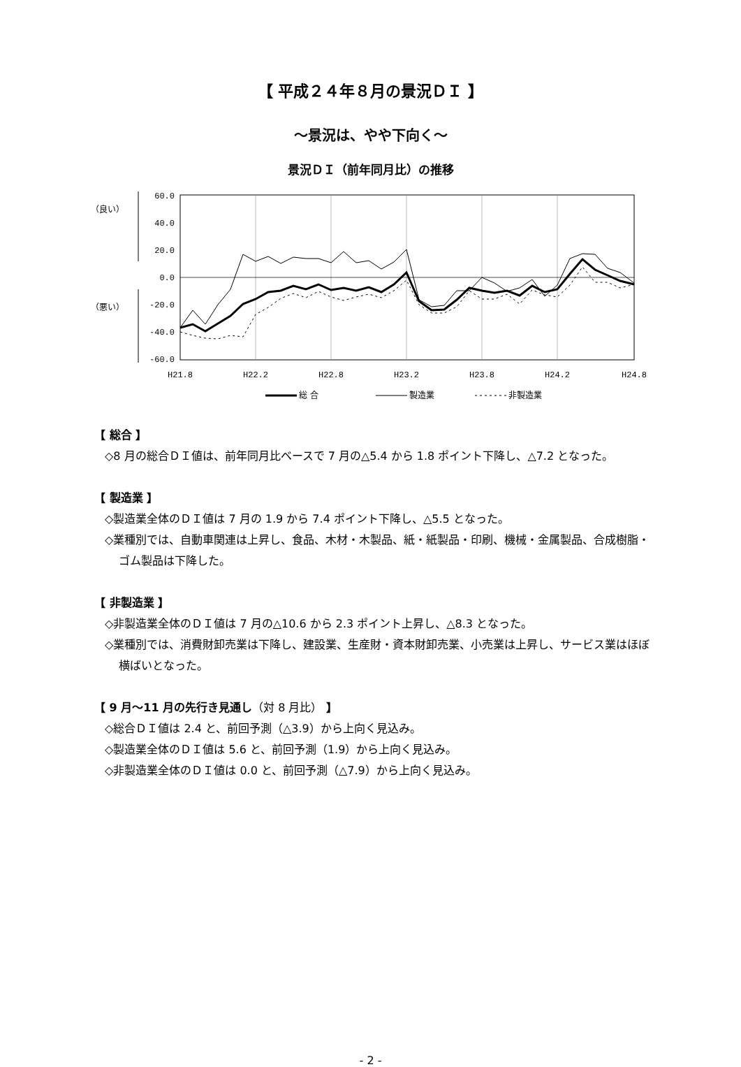【 平成２４年８月の景況ＤＩ 】
～景況は、やや下向く～
景況ＤＩ（前年同月比）の推移
（良い）
（悪い）
60.0
40.0
20.0
0.0
-20.0
-40.0
-60.0
H21.8
H22.2
H22.8
H23.2
H23.8
H24.2
H24.8
総 合
製造業
非製造業
【 総合 】
◇8 月の総合ＤＩ値は、前年同月比ベースで 7 月の△5.4 から 1.8 ポイント下降し、△7.2 となった。
【 製造業 】
◇製造業全体のＤＩ値は 7 月の 1.9 から 7.4 ポイント下降し、△5.5 となった。
◇業種別では、自動車関連は上昇し、食品、木材・木製品、紙・紙製品・印刷、機械・金属製品、合成樹脂・ゴム製品は下降した。
【 非製造業 】
◇非製造業全体のＤＩ値は 7 月の△10.6 から 2.3 ポイント上昇し、△8.3 となった。
◇業種別では、消費財卸売業は下降し、建設業、生産財・資本財卸売業、小売業は上昇し、サービス業はほぼ横ばいとなった。
【 9 月～11 月の先行き見通し（対 8 月比） 】
◇総合ＤＩ値は 2.4 と、前回予測（△3.9）から上向く見込み。
◇製造業全体のＤＩ値は 5.6 と、前回予測（1.9）から上向く見込み。
◇非製造業全体のＤＩ値は 0.0 と、前回予測（△7.9）から上向く見込み。
- 2 -